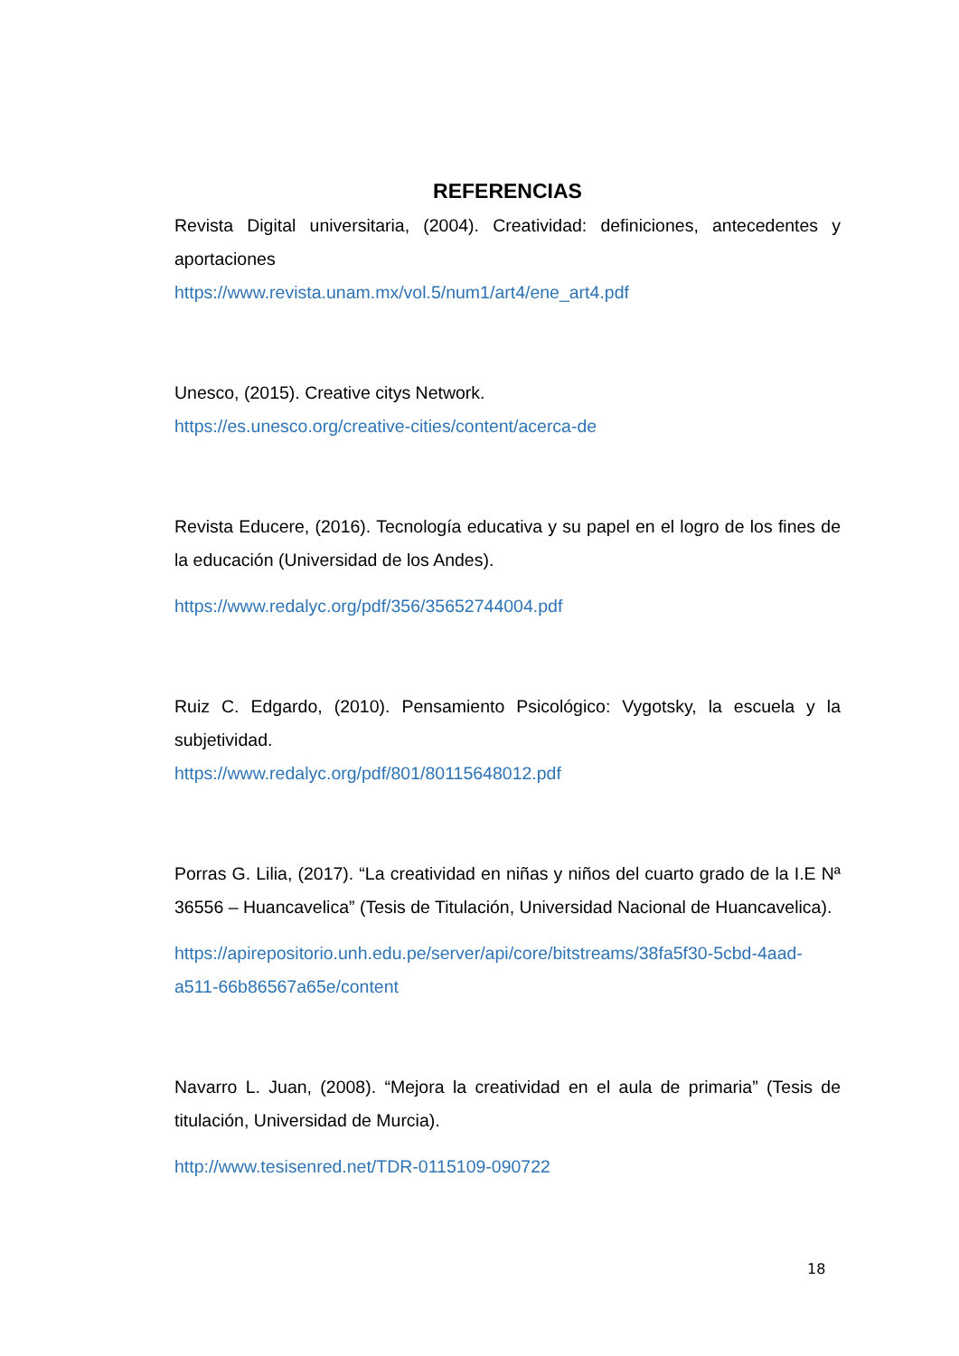REFERENCIAS
Revista Digital universitaria, (2004). Creatividad: definiciones, antecedentes y aportaciones
https://www.revista.unam.mx/vol.5/num1/art4/ene_art4.pdf
Unesco, (2015). Creative citys Network.
https://es.unesco.org/creative-cities/content/acerca-de
Revista Educere, (2016). Tecnología educativa y su papel en el logro de los fines de la educación (Universidad de los Andes).
https://www.redalyc.org/pdf/356/35652744004.pdf
Ruiz C. Edgardo, (2010). Pensamiento Psicológico: Vygotsky, la escuela y la subjetividad.
https://www.redalyc.org/pdf/801/80115648012.pdf
Porras G. Lilia, (2017). “La creatividad en niñas y niños del cuarto grado de la I.E Nª 36556 – Huancavelica” (Tesis de Titulación, Universidad Nacional de Huancavelica).
https://apirepositorio.unh.edu.pe/server/api/core/bitstreams/38fa5f30-5cbd-4aad-a511-66b86567a65e/content
Navarro L. Juan, (2008). “Mejora la creatividad en el aula de primaria” (Tesis de titulación, Universidad de Murcia).
http://www.tesisenred.net/TDR-0115109-090722
18